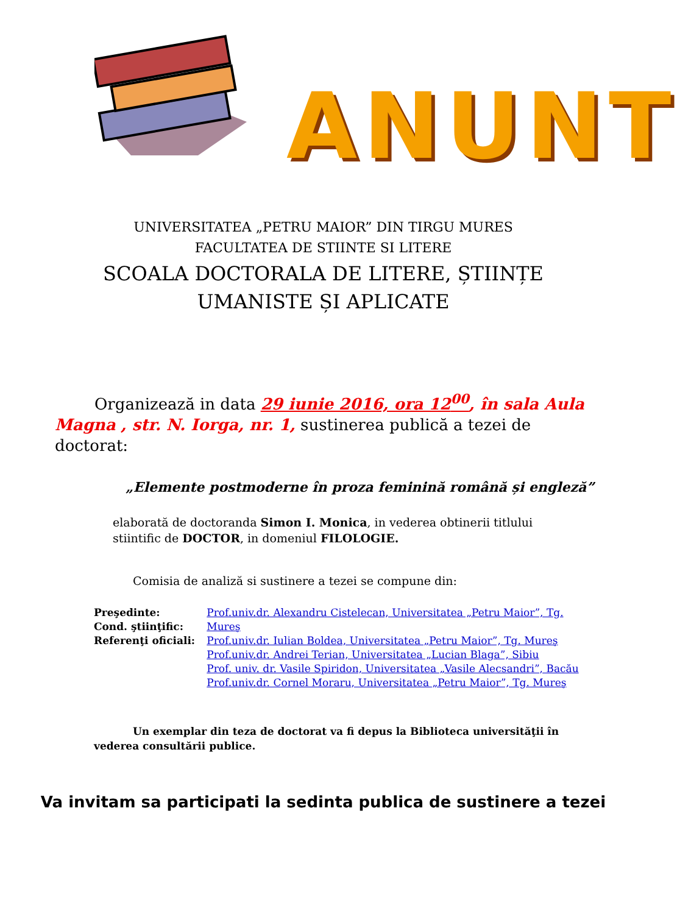ANUNT
UNIVERSITATEA „PETRU MAIOR” DIN TIRGU MURES
FACULTATEA DE STIINTE SI LITERE
SCOALA DOCTORALA DE LITERE, ȘTIINȚE
UMANISTE ȘI APLICATE
Organizează in data 29 iunie 2016, ora 12<sup>00</sup>, în sala Aula Magna , str. N. Iorga, nr. 1, sustinerea publică a tezei de doctorat:
„Elemente postmoderne în proza feminină română și engleză”
elaborată de doctoranda Simon I. Monica, in vederea obtinerii titlului stiintific de DOCTOR, in domeniul FILOLOGIE.
Comisia de analiză si sustinere a tezei se compune din:
Preşedinte:
Cond. ştiinţific:
Referenţi oficiali:
Prof.univ.dr. Alexandru Cistelecan, Universitatea „Petru Maior”, Tg. Mureş
Prof.univ.dr. Iulian Boldea, Universitatea „Petru Maior”, Tg. Mureş
Prof.univ.dr. Andrei Terian, Universitatea „Lucian Blaga”, Sibiu
Prof. univ. dr. Vasile Spiridon, Universitatea „Vasile Alecsandri”, Bacău
Prof.univ.dr. Cornel Moraru, Universitatea „Petru Maior”, Tg. Mureş
Un exemplar din teza de doctorat va fi depus la Biblioteca universităţii în vederea consultării publice.
Va invitam sa participati la sedinta publica de sustinere a tezei